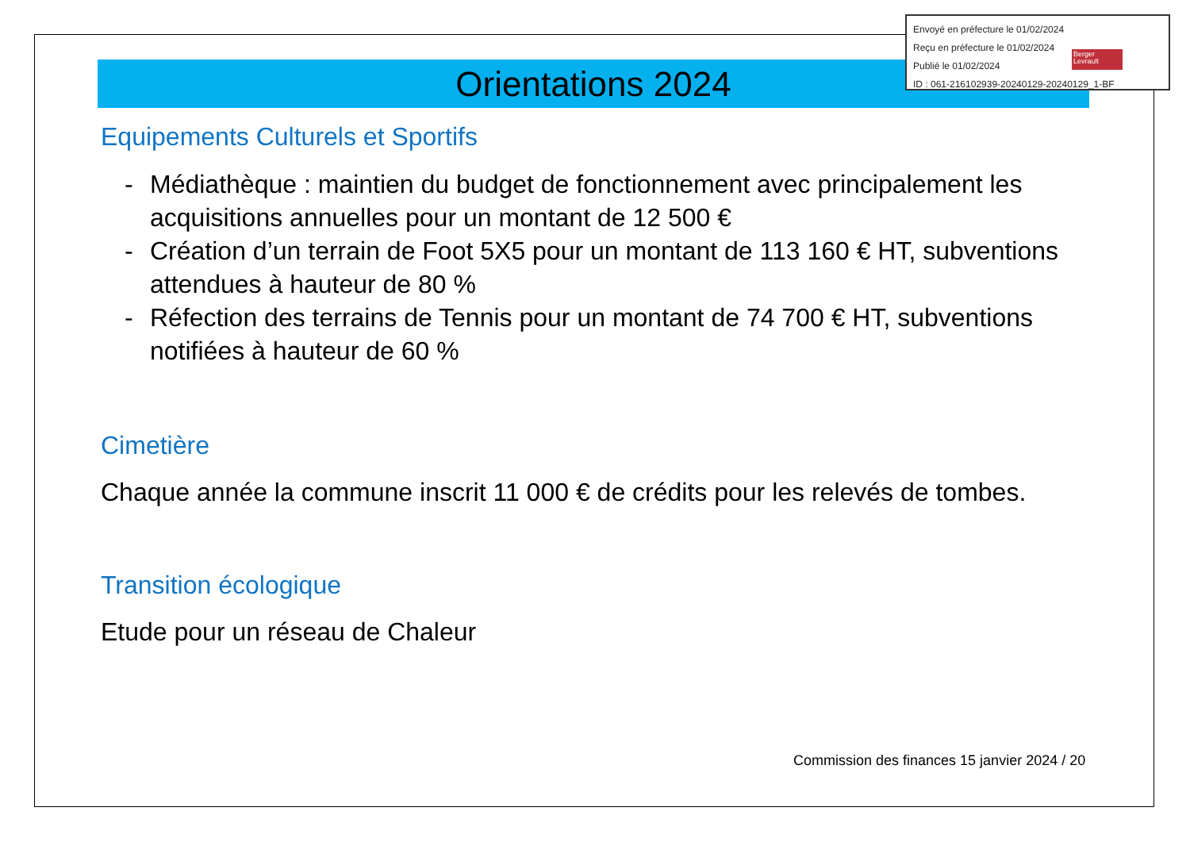Envoyé en préfecture le 01/02/2024
Reçu en préfecture le 01/02/2024
Publié le 01/02/2024
ID : 061-216102939-20240129-20240129_1-BF
Berger Levrault
Orientations 2024
Equipements Culturels et Sportifs
- Médiathèque : maintien du budget de fonctionnement avec principalement les acquisitions annuelles pour un montant de 12 500 €
- Création d’un terrain de Foot 5X5 pour un montant de 113 160 € HT, subventions attendues à hauteur de 80 %
- Réfection des terrains de Tennis pour un montant de 74 700 € HT, subventions notifiées à hauteur de 60 %
Cimetière
Chaque année la commune inscrit 11 000 € de crédits pour les relevés de tombes.
Transition écologique
Etude pour un réseau de Chaleur
Commission des finances 15 janvier 2024 / 20